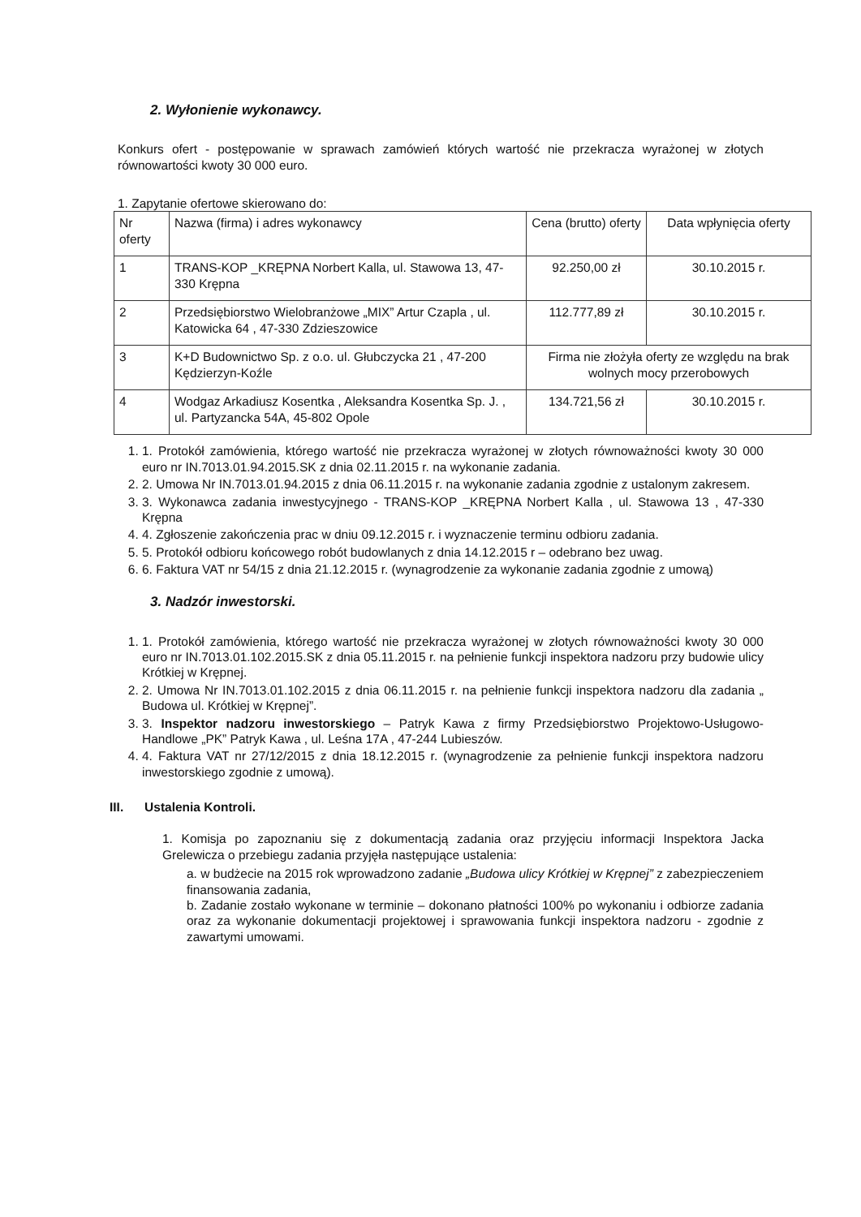2. Wyłonienie wykonawcy.
Konkurs ofert - postępowanie w sprawach zamówień których wartość nie przekracza wyrażonej w złotych równowartości kwoty 30 000 euro.
1. Zapytanie ofertowe skierowano do:
| Nr oferty | Nazwa (firma) i adres wykonawcy | Cena (brutto) oferty | Data wpłynięcia oferty |
| 1 | TRANS-KOP _KRĘPNA Norbert Kalla, ul. Stawowa 13, 47-330 Krępna | 92.250,00 zł | 30.10.2015 r. |
| 2 | Przedsiębiorstwo Wielobranżowe „MIX” Artur Czapla , ul. Katowicka 64 , 47-330 Zdzieszowice | 112.777,89 zł | 30.10.2015 r. |
| 3 | K+D Budownictwo Sp. z o.o. ul. Głubczycka 21 , 47-200 Kędzierzyn-Koźle | Firma nie złożyła oferty ze względu na brak wolnych mocy przerobowych | |
| 4 | Wodgaz Arkadiusz Kosentka , Aleksandra Kosentka Sp. J. , ul. Partyzancka 54A, 45-802 Opole | 134.721,56 zł | 30.10.2015 r. |
1. 1. Protokół zamówienia, którego wartość nie przekracza wyrażonej w złotych równoważności kwoty 30 000 euro nr IN.7013.01.94.2015.SK z dnia 02.11.2015 r. na wykonanie zadania.
2. 2. Umowa Nr IN.7013.01.94.2015 z dnia 06.11.2015 r. na wykonanie zadania zgodnie z ustalonym zakresem.
3. 3. Wykonawca zadania inwestycyjnego - TRANS-KOP _KRĘPNA Norbert Kalla , ul. Stawowa 13 , 47-330 Krępna
4. 4. Zgłoszenie zakończenia prac w dniu 09.12.2015 r. i wyznaczenie terminu odbioru zadania.
5. 5. Protokół odbioru końcowego robót budowlanych z dnia 14.12.2015 r – odebrano bez uwag.
6. 6. Faktura VAT nr 54/15 z dnia 21.12.2015 r. (wynagrodzenie za wykonanie zadania zgodnie z umową)
3. Nadzór inwestorski.
1. 1. Protokół zamówienia, którego wartość nie przekracza wyrażonej w złotych równoważności kwoty 30 000 euro nr IN.7013.01.102.2015.SK z dnia 05.11.2015 r. na pełnienie funkcji inspektora nadzoru przy budowie ulicy Krótkiej w Krępnej.
2. 2. Umowa Nr IN.7013.01.102.2015 z dnia 06.11.2015 r. na pełnienie funkcji inspektora nadzoru dla zadania „ Budowa ul. Krótkiej w Krępnej”.
3. 3. Inspektor nadzoru inwestorskiego – Patryk Kawa z firmy Przedsiębiorstwo Projektowo-Usługowo-Handlowe „PK” Patryk Kawa , ul. Leśna 17A , 47-244 Lubieszów.
4. 4. Faktura VAT nr 27/12/2015 z dnia 18.12.2015 r. (wynagrodzenie za pełnienie funkcji inspektora nadzoru inwestorskiego zgodnie z umową).
III. Ustalenia Kontroli.
1. Komisja po zapoznaniu się z dokumentacją zadania oraz przyjęciu informacji Inspektora Jacka Grelewicza o przebiegu zadania przyjęła następujące ustalenia:
a. w budżecie na 2015 rok wprowadzono zadanie „Budowa ulicy Krótkiej w Krępnej” z zabezpieczeniem finansowania zadania,
b. Zadanie zostało wykonane w terminie – dokonano płatności 100% po wykonaniu i odbiorze zadania oraz za wykonanie dokumentacji projektowej i sprawowania funkcji inspektora nadzoru - zgodnie z zawartymi umowami.